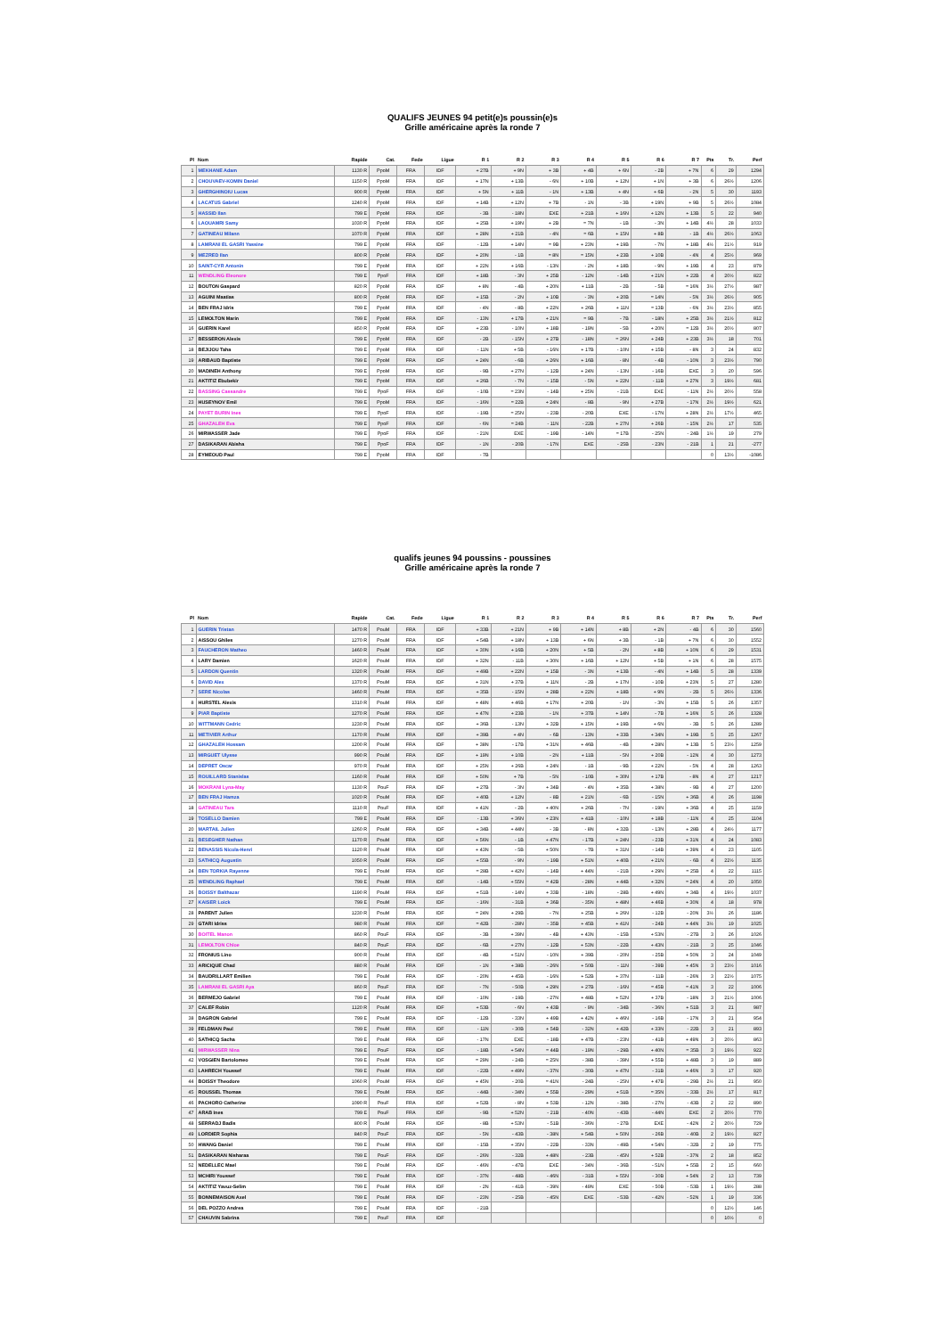QUALIFS JEUNES 94 petit(e)s poussin(e)s
Grille américaine après la ronde 7
| Pl | Nom | Rapide | Cat. | Fede | Ligue | R 1 | R 2 | R 3 | R 4 | R 5 | R 6 | R 7 | Pts | Tr. | Perf |
| --- | --- | --- | --- | --- | --- | --- | --- | --- | --- | --- | --- | --- | --- | --- | --- |
| 1 | MEKHANE Adam | 1130 R | PpoM | FRA | IDF | + 27B | + 9N | + 3B | + 4B | + 6N | - 2B | + 7N | 6 | 29 | 1294 |
| 2 | CHOUVAEV-KOMIN Daniel | 1150 R | PpoM | FRA | IDF | + 17N | + 13B | - 6N | + 10B | + 12N | + 1N | + 3B | 6 | 26½ | 1206 |
| 3 | GHERGHINOIU Lucas | 900 R | PpoM | FRA | IDF | + 5N | + 11B | - 1N | + 13B | + 4N | + 6B | - 2N | 5 | 30 | 1193 |
| 4 | LACATUS Gabriel | 1240 R | PpoM | FRA | IDF | + 14B | + 12N | + 7B | - 1N | - 3B | + 19N | + 9B | 5 | 26½ | 1084 |
| 5 | HASSID Ilan | 799 E | PpoM | FRA | IDF | - 3B | - 18N | EXE | + 21B | + 16N | + 12N | + 13B | 5 | 22 | 940 |
| 6 | LAOUAMRI Samy | 1030 R | PpoM | FRA | IDF | + 25B | + 19N | + 2B | = 7N | - 1B | - 3N | + 14B | 4½ | 28 | 1033 |
| 7 | GATINEAU Milann | 1070 R | PpoM | FRA | IDF | + 28N | + 21B | - 4N | = 6B | + 15N | + 8B | - 1B | 4½ | 26½ | 1063 |
| 8 | LAMRANI EL GASRI Yassine | 799 E | PpoM | FRA | IDF | - 12B | + 14N | = 9B | + 23N | + 19B | - 7N | + 18B | 4½ | 21½ | 919 |
| 9 | MEZRED Ilan | 800 R | PpoM | FRA | IDF | + 20N | - 1B | = 8N | = 15N | + 23B | + 10B | - 4N | 4 | 25½ | 969 |
| 10 | SAINT-CYR Antonin | 799 E | PpoM | FRA | IDF | + 22N | + 16B | - 13N | - 2N | + 18B | - 9N | + 19B | 4 | 23 | 879 |
| 11 | WENDLING Eleonore | 799 E | PpoF | FRA | IDF | + 18B | - 3N | + 25B | - 12N | - 14B | + 21N | + 22B | 4 | 20½ | 822 |
| 12 | BOUTON Gaspard | 820 R | PpoM | FRA | IDF | + 8N | - 4B | + 20N | + 11B | - 2B | - 5B | = 16N | 3½ | 27½ | 987 |
| 13 | AGUINI Maatias | 800 R | PpoM | FRA | IDF | + 15B | - 2N | + 10B | - 3N | + 20B | = 14N | - 5N | 3½ | 26½ | 905 |
| 14 | BEN FRAJ Idris | 799 E | PpoM | FRA | IDF | - 4N | - 8B | + 22N | + 26B | + 11N | = 13B | - 6N | 3½ | 23½ | 855 |
| 15 | LEMOLTON Marin | 799 E | PpoM | FRA | IDF | - 13N | + 17B | + 21N | = 9B | - 7B | - 18N | + 25B | 3½ | 21½ | 812 |
| 16 | GUERIN Karel | 850 R | PpoM | FRA | IDF | + 23B | - 10N | + 18B | - 19N | - 5B | + 20N | = 12B | 3½ | 20½ | 807 |
| 17 | BESSERON Alexis | 799 E | PpoM | FRA | IDF | - 2B | - 15N | + 27B | - 18N | = 26N | + 24B | + 23B | 3½ | 18 | 701 |
| 18 | BEJIJOU Taha | 799 E | PpoM | FRA | IDF | - 11N | + 5B | - 16N | + 17B | - 10N | + 15B | - 8N | 3 | 24 | 832 |
| 19 | ARIBAUD Baptiste | 799 E | PpoM | FRA | IDF | + 24N | - 6B | + 26N | + 16B | - 8N | - 4B | - 10N | 3 | 23½ | 790 |
| 20 | MADINEH Anthony | 799 E | PpoM | FRA | IDF | - 9B | + 27N | - 12B | + 24N | - 13N | - 16B | EXE | 3 | 20 | 596 |
| 21 | AKTITIZ Ebubekir | 799 E | PpoM | FRA | IDF | + 26B | - 7N | - 15B | - 5N | + 22N | - 11B | + 27N | 3 | 19½ | 681 |
| 22 | BASSING Cassandre | 799 E | PpoF | FRA | IDF | - 10B | = 23N | - 14B | + 25N | - 21B | EXE | - 11N | 2½ | 20½ | 558 |
| 23 | HUSEYNOV Emil | 799 E | PpoM | FRA | IDF | - 16N | = 22B | + 24N | - 8B | - 9N | + 27B | - 17N | 2½ | 19½ | 621 |
| 24 | PAYET BURIN Ines | 799 E | PpoF | FRA | IDF | - 19B | = 25N | - 23B | - 20B | EXE | - 17N | + 28N | 2½ | 17½ | 465 |
| 25 | GHAZALEH Eva | 799 E | PpoF | FRA | IDF | - 6N | = 24B | - 11N | - 22B | + 27N | + 26B | - 15N | 2½ | 17 | 535 |
| 26 | MIRWASSER Jade | 799 E | PpoF | FRA | IDF | - 21N | EXE | - 19B | - 14N | = 17B | - 25N | - 24B | 1½ | 19 | 279 |
| 27 | DASIKARAN Abisha | 799 E | PpoF | FRA | IDF | - 1N | - 20B | - 17N | EXE | - 25B | - 23N | - 21B | 1 | 21 | -277 |
| 28 | EYMEOUD Paul | 799 E | PpoM | FRA | IDF | - 7B | | | | | | | 0 | 13½ | -1086 |
qualifs jeunes 94 poussins - poussines
Grille américaine après la ronde 7
| Pl | Nom | Rapide | Cat. | Fede | Ligue | R 1 | R 2 | R 3 | R 4 | R 5 | R 6 | R 7 | Pts | Tr. | Perf |
| --- | --- | --- | --- | --- | --- | --- | --- | --- | --- | --- | --- | --- | --- | --- | --- |
| 1 | GUERIN Tristan | 1470 R | PouM | FRA | IDF | + 33B | + 21N | + 9B | + 14N | + 8B | + 2N | - 4B | 6 | 30 | 1560 |
| 2 | AISSOU Ghiles | 1270 R | PouM | FRA | IDF | + 54B | + 18N | + 13B | + 6N | + 3B | - 1B | + 7N | 6 | 30 | 1552 |
| 3 | FAUCHERON Matheo | 1460 R | PouM | FRA | IDF | + 30N | + 16B | + 20N | + 5B | - 2N | + 8B | + 10N | 6 | 29 | 1531 |
| 4 | LARY Damien | 1620 R | PouM | FRA | IDF | + 32N | - 11B | + 30N | + 16B | + 12N | + 5B | + 1N | 6 | 28 | 1575 |
| 5 | LARDON Quentin | 1320 R | PouM | FRA | IDF | + 49B | + 22N | + 15B | - 3N | + 13B | - 4N | + 14B | 5 | 28 | 1339 |
| 6 | DAVID Alex | 1370 R | PouM | FRA | IDF | + 31N | + 37B | + 11N | - 2B | + 17N | - 10B | + 23N | 5 | 27 | 1280 |
| 7 | SERE Nicolas | 1460 R | PouM | FRA | IDF | + 35B | - 15N | + 28B | + 22N | + 18B | + 9N | - 2B | 5 | 26½ | 1336 |
| 8 | HURSTEL Alexis | 1310 R | PouM | FRA | IDF | + 48N | + 46B | + 17N | + 20B | - 1N | - 3N | + 15B | 5 | 26 | 1357 |
| 9 | PIAR Baptiste | 1270 R | PouM | FRA | IDF | + 47N | + 23B | - 1N | + 37B | + 14N | - 7B | + 16N | 5 | 26 | 1328 |
| 10 | WITTMANN Cedric | 1230 R | PouM | FRA | IDF | + 36B | - 13N | + 32B | + 15N | + 19B | + 6N | - 3B | 5 | 26 | 1289 |
| 11 | METIVIER Arthur | 1170 R | PouM | FRA | IDF | + 39B | + 4N | - 6B | - 13N | + 33B | + 34N | + 19B | 5 | 25 | 1267 |
| 12 | GHAZALEH Hossam | 1200 R | PouM | FRA | IDF | + 38N | - 17B | + 31N | + 46B | - 4B | + 28N | + 13B | 5 | 23½ | 1259 |
| 13 | MIRGUET Ulysse | 990 R | PouM | FRA | IDF | + 19N | + 10B | - 2N | + 11B | - 5N | + 20B | - 12N | 4 | 30 | 1273 |
| 14 | DEPRET Oscar | 970 R | PouM | FRA | IDF | + 25N | + 26B | + 24N | - 1B | - 9B | + 22N | - 5N | 4 | 28 | 1263 |
| 15 | ROUILLARD Stanislas | 1160 R | PouM | FRA | IDF | + 50N | + 7B | - 5N | - 10B | + 30N | + 17B | - 8N | 4 | 27 | 1217 |
| 16 | MOKRANI Lyna-May | 1130 R | PouF | FRA | IDF | + 27B | - 3N | + 34B | - 4N | + 35B | + 38N | - 9B | 4 | 27 | 1200 |
| 17 | BEN FRAJ Hamza | 1020 R | PouM | FRA | IDF | + 40B | + 12N | - 8B | + 21N | - 6B | - 15N | + 36B | 4 | 26 | 1198 |
| 18 | GATINEAU Tara | 1110 R | PouF | FRA | IDF | + 41N | - 2B | + 40N | + 26B | - 7N | - 19N | + 36B | 4 | 25 | 1159 |
| 19 | TOSELLO Damien | 799 E | PouM | FRA | IDF | - 13B | + 36N | + 23N | + 41B | - 10N | + 18B | - 11N | 4 | 25 | 1104 |
| 20 | MARTAIL Julien | 1260 R | PouM | FRA | IDF | + 34B | + 44N | - 3B | - 8N | + 32B | - 13N | + 28B | 4 | 24½ | 1177 |
| 21 | BESEGHER Nathan | 1170 R | PouM | FRA | IDF | + 56N | - 1B | + 47N | - 17B | + 24N | - 23B | + 31N | 4 | 24 | 1083 |
| 22 | BENASSIS Nicola-Henri | 1120 R | PouM | FRA | IDF | + 43N | - 5B | + 50N | - 7B | + 31N | - 14B | + 39N | 4 | 23 | 1105 |
| 23 | SATHICQ Augustin | 1050 R | PouM | FRA | IDF | + 55B | - 9N | - 19B | + 51N | + 40B | + 21N | - 6B | 4 | 22½ | 1135 |
| 24 | BEN TORKIA Rayenne | 799 E | PouM | FRA | IDF | = 28B | + 42N | - 14B | + 44N | - 21B | + 29N | = 25B | 4 | 22 | 1115 |
| 25 | WENDLING Raphael | 799 E | PouM | FRA | IDF | - 14B | + 55N | = 42B | - 28N | + 44B | + 32N | = 24N | 4 | 20 | 1050 |
| 26 | BOISSY Balthazar | 1190 R | PouM | FRA | IDF | + 51B | - 14N | + 33B | - 18N | - 28B | + 49N | + 34B | 4 | 19½ | 1037 |
| 27 | KAISER Loick | 799 E | PouM | FRA | IDF | - 16N | - 31B | + 36B | - 35N | + 48N | + 46B | + 30N | 4 | 18 | 978 |
| 28 | PARENT Julien | 1230 R | PouM | FRA | IDF | = 24N | + 29B | - 7N | + 25B | + 26N | - 12B | - 20N | 3½ | 26 | 1186 |
| 29 | GTARI Idriss | 980 R | PouM | FRA | IDF | = 42B | - 28N | - 35B | + 45B | + 41N | - 24B | + 44N | 3½ | 19 | 1025 |
| 30 | BOITEL Manon | 860 R | PouF | FRA | IDF | - 3B | + 39N | - 4B | + 43N | - 15B | + 53N | - 27B | 3 | 26 | 1026 |
| 31 | LEMOLTON Chloe | 840 R | PouF | FRA | IDF | - 6B | + 27N | - 12B | + 53N | - 22B | + 43N | - 21B | 3 | 25 | 1046 |
| 32 | FRONIUS Lino | 900 R | PouM | FRA | IDF | - 4B | + 51N | - 10N | + 39B | - 20N | - 25B | + 50N | 3 | 24 | 1049 |
| 33 | ARICIQUE Chad | 880 R | PouM | FRA | IDF | - 1N | + 38B | - 26N | + 50B | - 11N | - 39B | + 45N | 3 | 23½ | 1016 |
| 34 | BAUDRILLART Emilien | 799 E | PouM | FRA | IDF | - 20N | + 45B | - 16N | + 52B | + 37N | - 11B | - 26N | 3 | 22½ | 1075 |
| 35 | LAMRANI EL GASRI Aya | 860 R | PouF | FRA | IDF | - 7N | - 50B | + 29N | + 27B | - 16N | = 45B | = 41N | 3 | 22 | 1006 |
| 36 | BERMEJO Gabriel | 799 E | PouM | FRA | IDF | - 10N | - 19B | - 27N | + 48B | + 52N | + 37B | - 18N | 3 | 21½ | 1006 |
| 37 | CALEF Robin | 1120 R | PouM | FRA | IDF | + 53B | - 6N | + 43B | - 9N | - 34B | - 36N | + 51B | 3 | 21 | 987 |
| 38 | DAGRON Gabriel | 799 E | PouM | FRA | IDF | - 12B | - 33N | + 49B | + 42N | + 46N | - 16B | - 17N | 3 | 21 | 954 |
| 39 | FELDMAN Paul | 799 E | PouM | FRA | IDF | - 11N | - 30B | + 54B | - 32N | + 42B | + 33N | - 22B | 3 | 21 | 893 |
| 40 | SATHICQ Sacha | 799 E | PouM | FRA | IDF | - 17N | EXE | - 18B | + 47B | - 23N | - 41B | + 49N | 3 | 20½ | 863 |
| 41 | MIRWASSER Nina | 799 E | PouF | FRA | IDF | - 18B | + 54N | = 44B | - 19N | - 29B | + 40N | = 35B | 3 | 19½ | 922 |
| 42 | VOSGIEN Bartolomeo | 799 E | PouM | FRA | IDF | = 29N | - 24B | = 25N | - 38B | - 39N | + 55B | + 48B | 3 | 19 | 889 |
| 43 | LAHRECH Youssef | 799 E | PouM | FRA | IDF | - 22B | + 49N | - 37N | - 30B | + 47N | - 31B | + 46N | 3 | 17 | 920 |
| 44 | BOISSY Theodore | 1060 R | PouM | FRA | IDF | + 45N | - 20B | = 41N | - 24B | - 25N | + 47B | - 29B | 2½ | 21 | 950 |
| 45 | ROUSSEL Thomas | 799 E | PouM | FRA | IDF | - 44B | - 34N | + 55B | - 29N | + 51B | = 35N | - 33B | 2½ | 17 | 817 |
| 46 | PACHORO Catherine | 1090 R | PouF | FRA | IDF | + 52B | - 8N | + 53B | - 12N | - 38B | - 27N | - 43B | 2 | 22 | 890 |
| 47 | ARAB Ines | 799 E | PouF | FRA | IDF | - 9B | + 52N | - 21B | - 40N | - 43B | - 44N | EXE | 2 | 20½ | 770 |
| 48 | SERRADJ Badis | 800 R | PouM | FRA | IDF | - 8B | + 53N | - 51B | - 36N | - 27B | EXE | - 42N | 2 | 20½ | 729 |
| 49 | LORDIER Sophia | 840 R | PouF | FRA | IDF | - 5N | - 43B | - 38N | + 54B | + 50N | - 26B | - 40B | 2 | 19½ | 827 |
| 50 | HWANG Daniel | 799 E | PouM | FRA | IDF | - 15B | + 35N | - 22B | - 33N | - 49B | + 54N | - 32B | 2 | 19 | 775 |
| 51 | DASIKARAN Nisharaa | 799 E | PouF | FRA | IDF | - 26N | - 32B | + 48N | - 23B | - 45N | + 52B | - 37N | 2 | 18 | 852 |
| 52 | NEDELLEC Mael | 799 E | PouM | FRA | IDF | - 46N | - 47B | EXE | - 34N | - 36B | - 51N | + 55B | 2 | 15 | 660 |
| 53 | MCHIRI Youssef | 799 E | PouM | FRA | IDF | - 37N | - 48B | - 46N | - 31B | + 55N | - 30B | + 54N | 2 | 13 | 739 |
| 54 | AKTITIZ Yavuz-Selim | 799 E | PouM | FRA | IDF | - 2N | - 41B | - 39N | - 49N | EXE | - 50B | - 53B | 1 | 19½ | 288 |
| 55 | BONNEMAISON Axel | 799 E | PouM | FRA | IDF | - 23N | - 25B | - 45N | EXE | - 53B | - 42N | - 52N | 1 | 19 | 336 |
| 56 | DEL POZZO Andrea | 799 E | PouM | FRA | IDF | - 21B | | | | | | | 0 | 12½ | 146 |
| 57 | CHAUVIN Sabrina | 799 E | PouF | FRA | IDF | | | | | | | | 0 | 10½ | 0 |